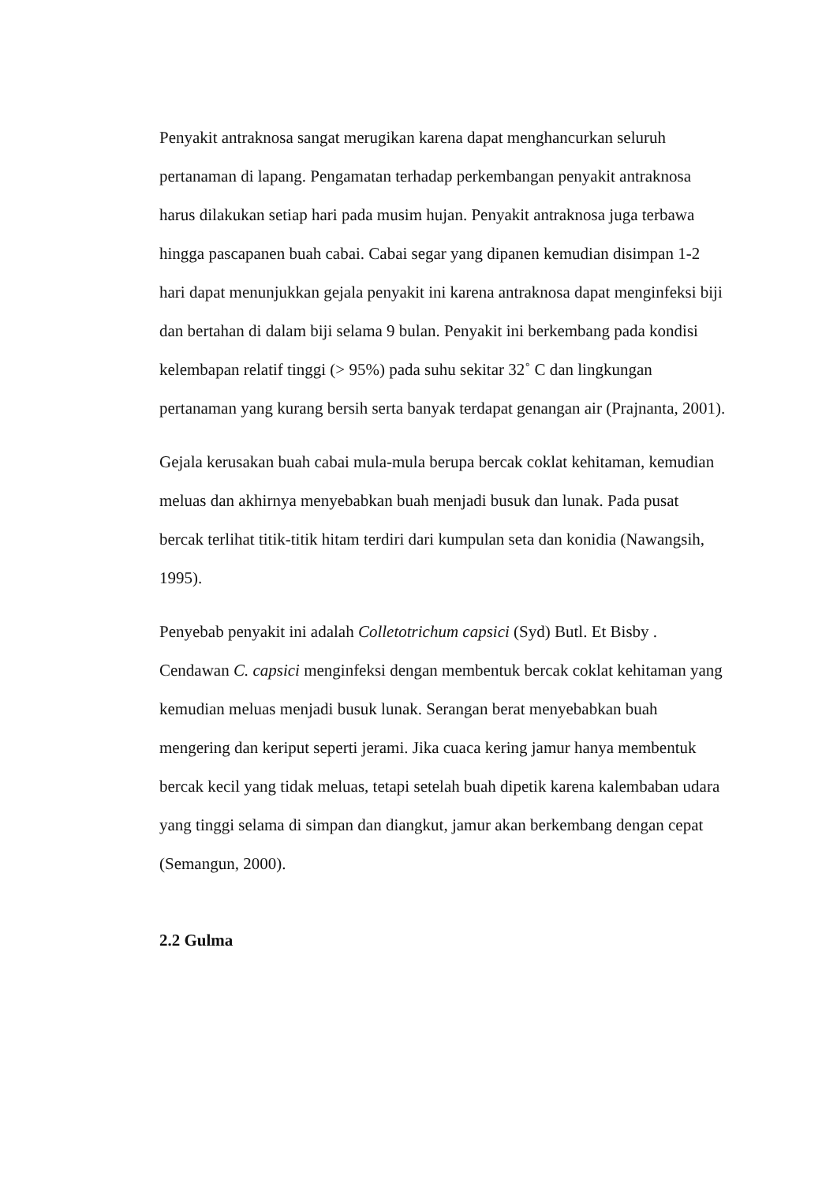Penyakit antraknosa sangat merugikan karena dapat menghancurkan seluruh pertanaman di lapang. Pengamatan terhadap perkembangan penyakit antraknosa harus dilakukan setiap hari pada musim hujan. Penyakit antraknosa juga terbawa hingga pascapanen buah cabai. Cabai segar yang dipanen kemudian disimpan 1-2 hari dapat menunjukkan gejala penyakit ini karena antraknosa dapat menginfeksi biji dan bertahan di dalam biji selama 9 bulan. Penyakit ini berkembang pada kondisi kelembapan relatif tinggi (> 95%) pada suhu sekitar 32˚ C dan lingkungan pertanaman yang kurang bersih serta banyak terdapat genangan air (Prajnanta, 2001).
Gejala kerusakan buah cabai mula-mula berupa bercak coklat kehitaman, kemudian meluas dan akhirnya menyebabkan buah menjadi busuk dan lunak. Pada pusat bercak terlihat titik-titik hitam terdiri dari kumpulan seta dan konidia (Nawangsih, 1995).
Penyebab penyakit ini adalah Colletotrichum capsici (Syd) Butl. Et Bisby . Cendawan C. capsici menginfeksi dengan membentuk bercak coklat kehitaman yang kemudian meluas menjadi busuk lunak. Serangan berat menyebabkan buah mengering dan keriput seperti jerami. Jika cuaca kering jamur hanya membentuk bercak kecil yang tidak meluas, tetapi setelah buah dipetik karena kalembaban udara yang tinggi selama di simpan dan diangkut, jamur akan berkembang dengan cepat (Semangun, 2000).
2.2 Gulma